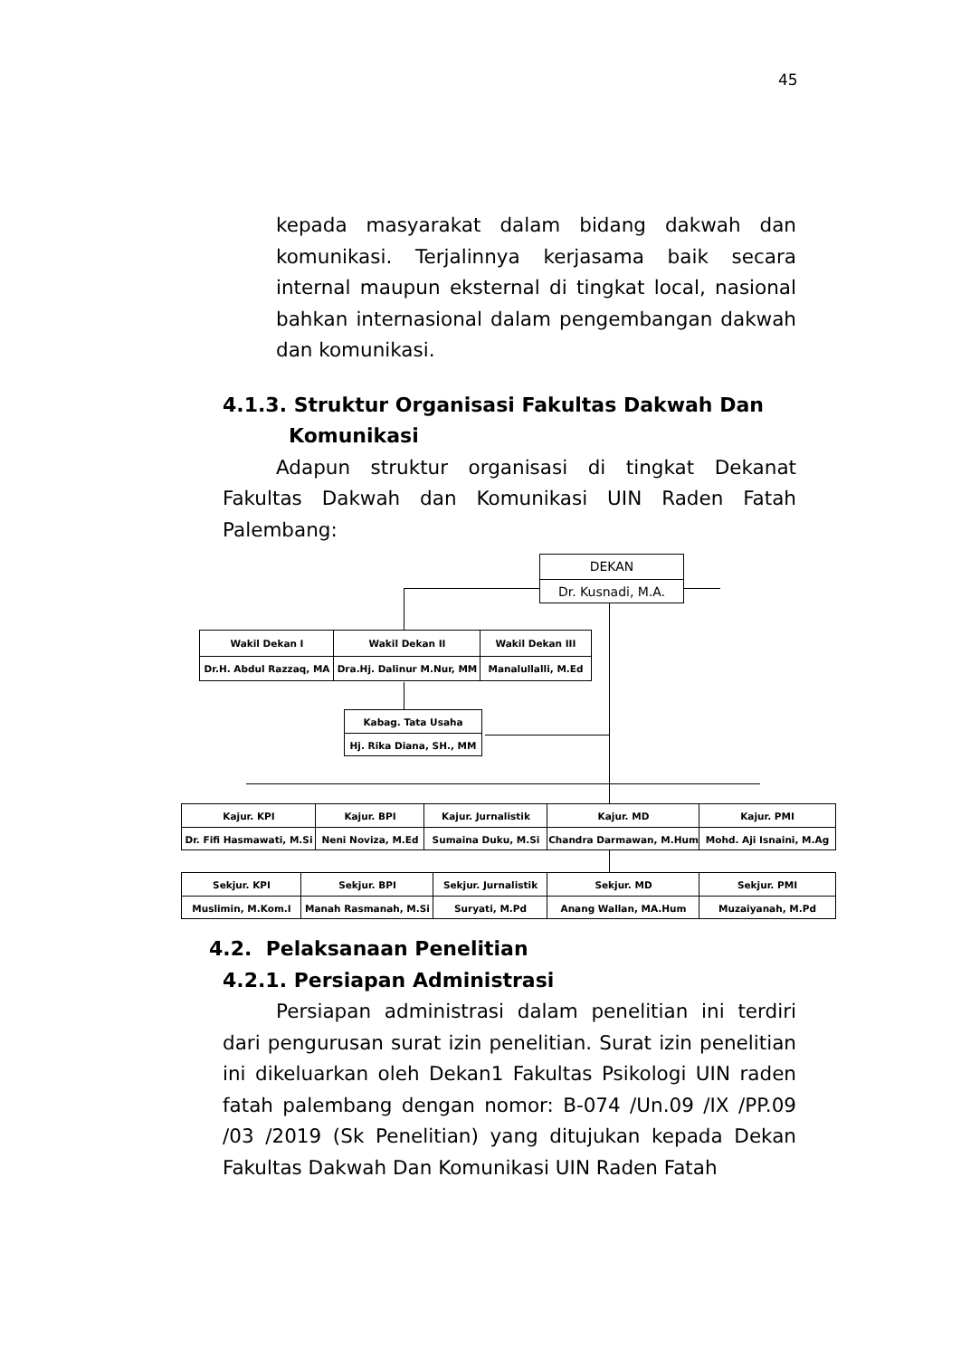45
kepada masyarakat dalam bidang dakwah dan komunikasi. Terjalinnya kerjasama baik secara internal maupun eksternal di tingkat local, nasional bahkan internasional dalam pengembangan dakwah dan komunikasi.
4.1.3. Struktur Organisasi Fakultas Dakwah Dan
Komunikasi
Adapun struktur organisasi di tingkat Dekanat Fakultas Dakwah dan Komunikasi UIN Raden Fatah Palembang:
DEKAN
Dr. Kusnadi, M.A.
Wakil Dekan I
Dr.H. Abdul Razzaq, MA
Wakil Dekan II
Dra.Hj. Dalinur M.Nur, MM
Wakil Dekan III
Manalullalli, M.Ed
Kabag. Tata Usaha
Hj. Rika Diana, SH., MM
Kajur. KPI
Dr. Fifi Hasmawati, M.Si
Kajur. BPI
Neni Noviza, M.Ed
Kajur. Jurnalistik
Sumaina Duku, M.Si
Kajur. MD
Chandra Darmawan, M.Hum
Kajur. PMI
Mohd. Aji Isnaini, M.Ag
Sekjur. KPI
Muslimin, M.Kom.I
Sekjur. BPI
Manah Rasmanah, M.Si
Sekjur. Jurnalistik
Suryati, M.Pd
Sekjur. MD
Anang Wallan, MA.Hum
Sekjur. PMI
Muzaiyanah, M.Pd
4.2. Pelaksanaan Penelitian
4.2.1. Persiapan Administrasi
Persiapan administrasi dalam penelitian ini terdiri dari pengurusan surat izin penelitian. Surat izin penelitian ini dikeluarkan oleh Dekan1 Fakultas Psikologi UIN raden fatah palembang dengan nomor: B-074 /Un.09 /IX /PP.09 /03 /2019 (Sk Penelitian) yang ditujukan kepada Dekan Fakultas Dakwah Dan Komunikasi UIN Raden Fatah